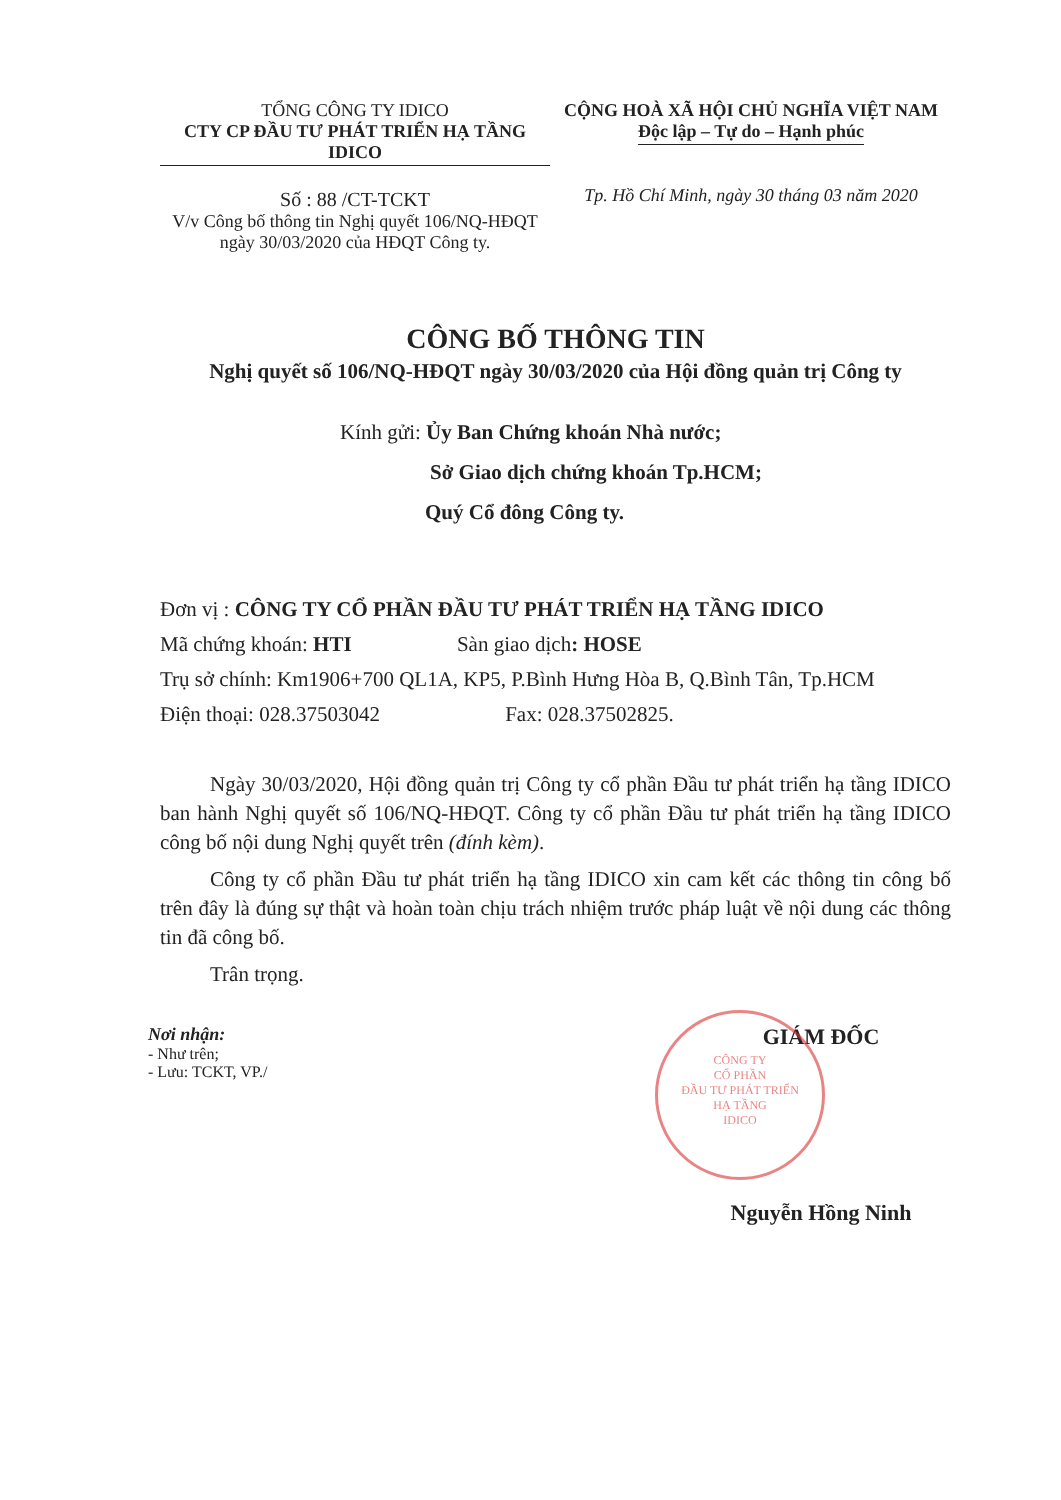TỔNG CÔNG TY IDICO
CTY CP ĐẦU TƯ PHÁT TRIỂN HẠ TẦNG IDICO
Số : 88 /CT-TCKT
V/v Công bố thông tin Nghị quyết 106/NQ-HĐQT
ngày 30/03/2020 của HĐQT Công ty.
CỘNG HOÀ XÃ HỘI CHỦ NGHĨA VIỆT NAM
Độc lập – Tự do – Hạnh phúc
Tp. Hồ Chí Minh, ngày 30 tháng 03 năm 2020
CÔNG BỐ THÔNG TIN
Nghị quyết số 106/NQ-HĐQT ngày 30/03/2020 của Hội đồng quản trị Công ty
Kính gửi: Ủy Ban Chứng khoán Nhà nước;
Sở Giao dịch chứng khoán Tp.HCM;
Quý Cổ đông Công ty.
Đơn vị : CÔNG TY CỔ PHẦN ĐẦU TƯ PHÁT TRIỂN HẠ TẦNG IDICO
Mã chứng khoán: HTI Sàn giao dịch: HOSE
Trụ sở chính: Km1906+700 QL1A, KP5, P.Bình Hưng Hòa B, Q.Bình Tân, Tp.HCM
Điện thoại: 028.37503042 Fax: 028.37502825.
Ngày 30/03/2020, Hội đồng quản trị Công ty cổ phần Đầu tư phát triển hạ tầng IDICO ban hành Nghị quyết số 106/NQ-HĐQT. Công ty cổ phần Đầu tư phát triển hạ tầng IDICO công bố nội dung Nghị quyết trên (đính kèm).
Công ty cổ phần Đầu tư phát triển hạ tầng IDICO xin cam kết các thông tin công bố trên đây là đúng sự thật và hoàn toàn chịu trách nhiệm trước pháp luật về nội dung các thông tin đã công bố.
Trân trọng.
Nơi nhận:
- Như trên;
- Lưu: TCKT, VP./
GIÁM ĐỐC
Nguyễn Hồng Ninh
CÔNG TY
CỔ PHẦN
ĐẦU TƯ PHÁT TRIỂN
HẠ TẦNG
IDICO